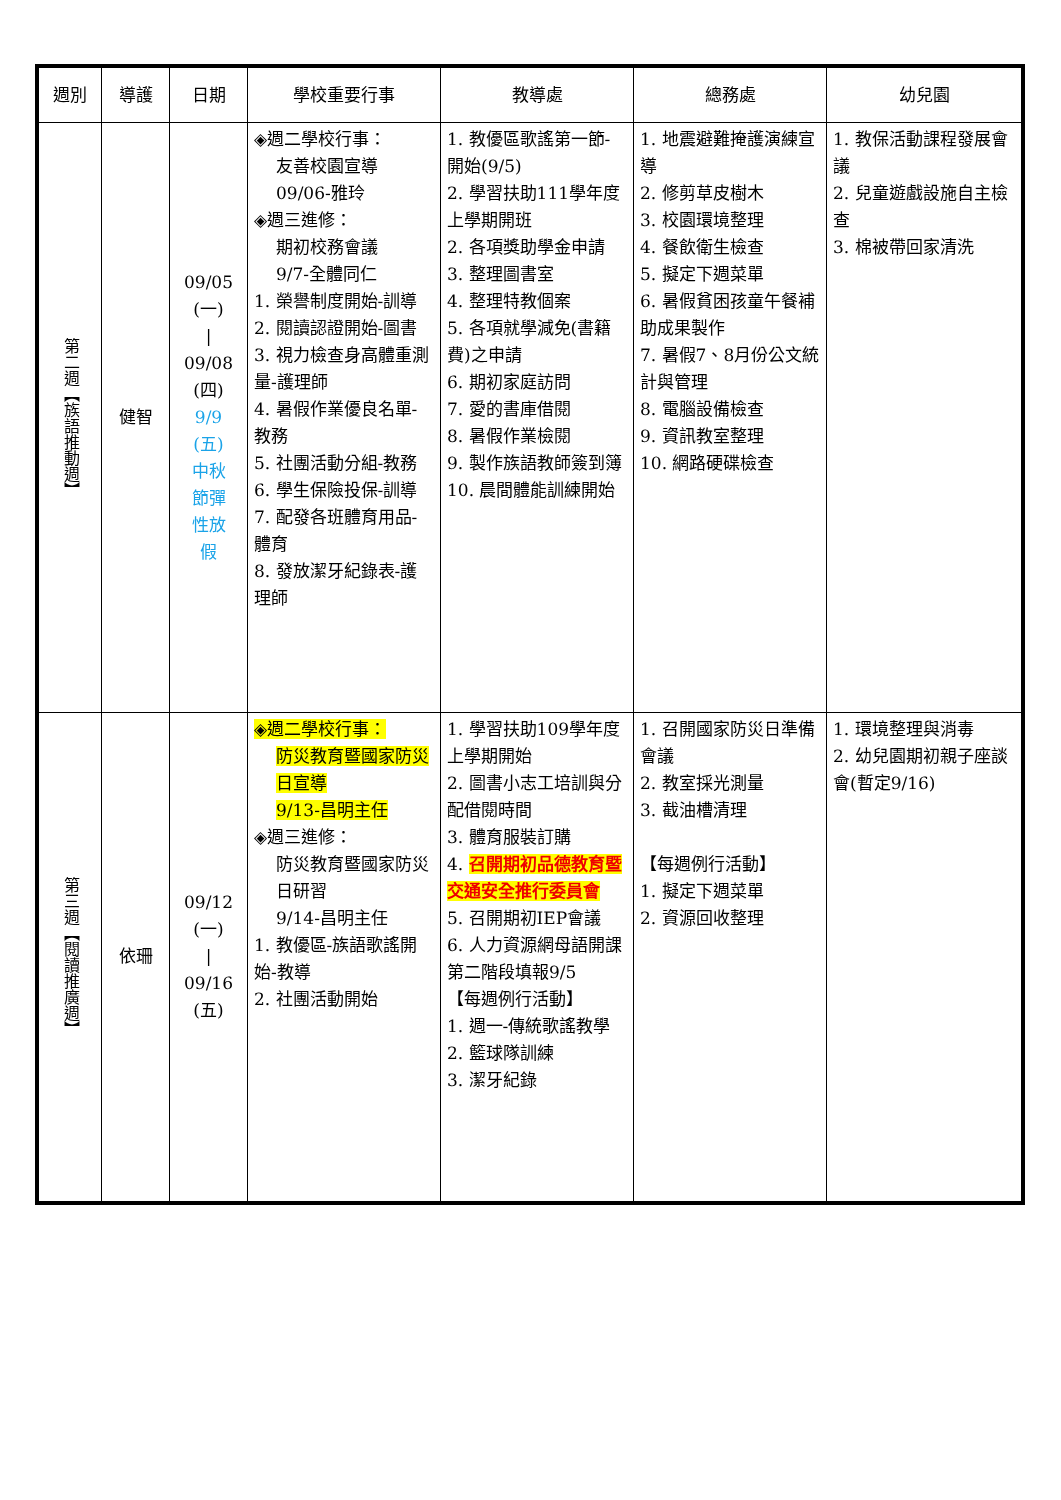| 週別 | 導護 | 日期 | 學校重要行事 | 教導處 | 總務處 | 幼兒園 |
| --- | --- | --- | --- | --- | --- | --- |
| 第二週【族語推動週】 | 健智 | 09/05 (一) / 09/08 (四) 9/9 (五) 中秋 節彈 性放 假 | ◈週二學校行事： 友善校園宣導 09/06-雅玲 ◈週三進修： 期初校務會議 9/7-全體同仁 1. 榮譽制度開始-訓導 2. 閱讀認證開始-圖書 3. 視力檢查身高體重測量-護理師 4. 暑假作業優良名單-教務 5. 社團活動分組-教務 6. 學生保險投保-訓導 7. 配發各班體育用品-體育 8. 發放潔牙紀錄表-護理師 | 1. 教優區歌謠第一節-開始(9/5) 2. 學習扶助111學年度上學期開班 2. 各項獎助學金申請 3. 整理圖書室 4. 整理特教個案 5. 各項就學減免(書籍費)之申請 6. 期初家庭訪問 7. 愛的書庫借閱 8. 暑假作業檢閱 9. 製作族語教師簽到簿 10. 晨間體能訓練開始 | 1. 地震避難掩護演練宣導 2. 修剪草皮樹木 3. 校園環境整理 4. 餐飲衛生檢查 5. 擬定下週菜單 6. 暑假貧困孩童午餐補助成果製作 7. 暑假7、8月份公文統計與管理 8. 電腦設備檢查 9. 資訊教室整理 10. 網路硬碟檢查 | 1. 教保活動課程發展會議 2. 兒童遊戲設施自主檢查 3. 棉被帶回家清洗 |
| 第三週【閱讀推廣週】 | 依珊 | 09/12 (一) / 09/16 (五) | ◈週二學校行事： 防災教育暨國家防災日宣導 9/13-昌明主任 ◈週三進修： 防災教育暨國家防災日研習 9/14-昌明主任 1. 教優區-族語歌謠開始-教導 2. 社團活動開始 | 1. 學習扶助109學年度上學期開始 2. 圖書小志工培訓與分配借閱時間 3. 體育服裝訂購 4. 召開期初品德教育暨交通安全推行委員會 5. 召開期初IEP會議 6. 人力資源網母語開課第二階段填報9/5 【每週例行活動】 1. 週一-傳統歌謠教學 2. 籃球隊訓練 3. 潔牙紀錄 | 1. 召開國家防災日準備會議 2. 教室採光測量 3. 截油槽清理 【每週例行活動】 1. 擬定下週菜單 2. 資源回收整理 | 1. 環境整理與消毒 2. 幼兒園期初親子座談會(暫定9/16) |